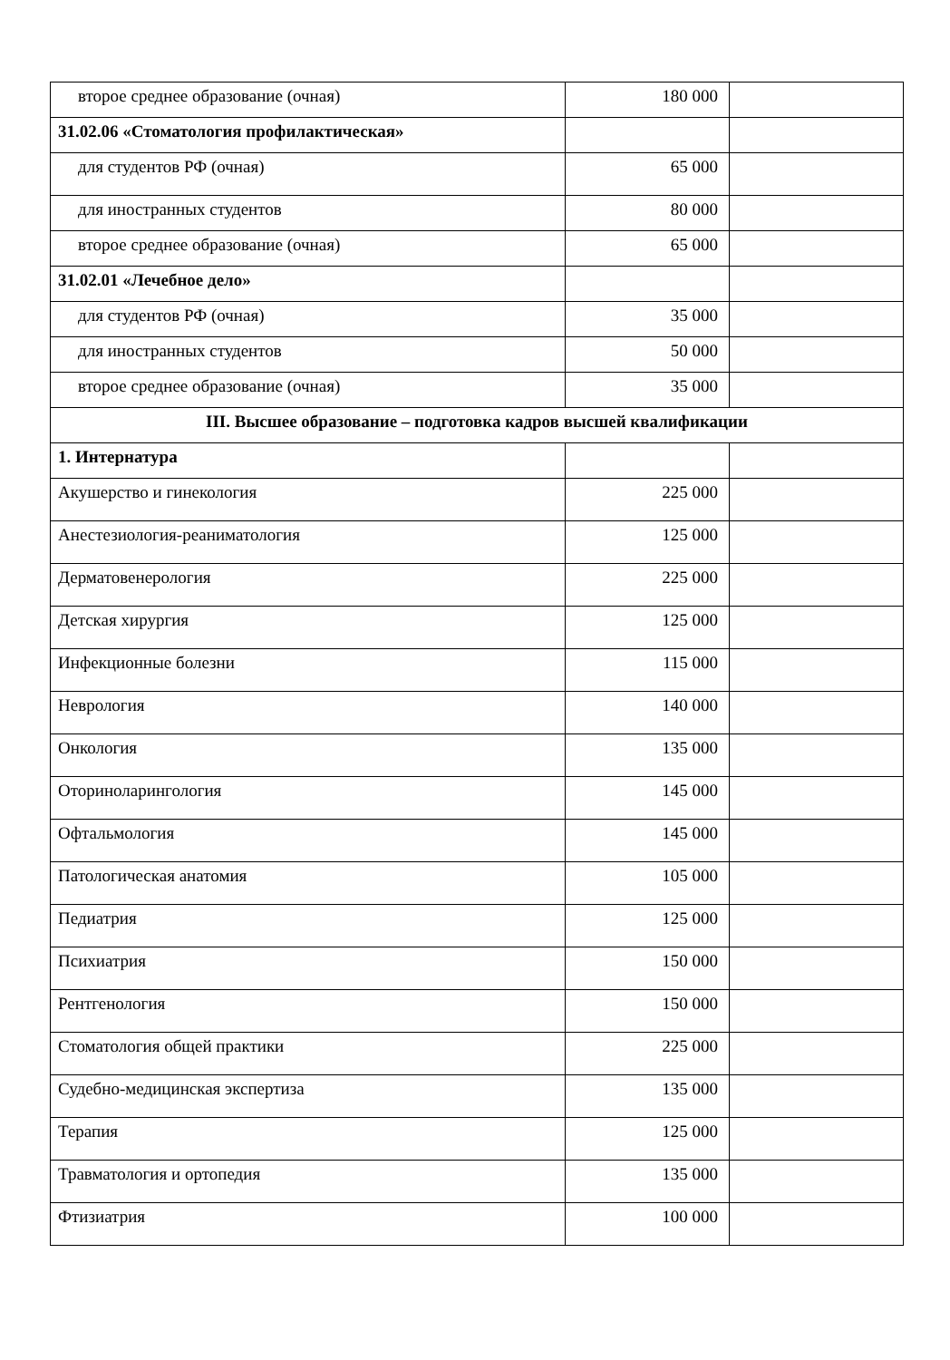| второе среднее образование (очная) | 180 000 | |
| 31.02.06 «Стоматология профилактическая» | | |
| для студентов РФ (очная) | 65 000 | |
| для иностранных студентов | 80 000 | |
| второе среднее образование (очная) | 65 000 | |
| 31.02.01 «Лечебное дело» | | |
| для студентов РФ (очная) | 35 000 | |
| для иностранных студентов | 50 000 | |
| второе среднее образование (очная) | 35 000 | |
| III. Высшее образование – подготовка кадров высшей квалификации | | |
| 1. Интернатура | | |
| Акушерство и гинекология | 225 000 | |
| Анестезиология-реаниматология | 125 000 | |
| Дерматовенерология | 225 000 | |
| Детская хирургия | 125 000 | |
| Инфекционные болезни | 115 000 | |
| Неврология | 140 000 | |
| Онкология | 135 000 | |
| Оториноларингология | 145 000 | |
| Офтальмология | 145 000 | |
| Патологическая анатомия | 105 000 | |
| Педиатрия | 125 000 | |
| Психиатрия | 150 000 | |
| Рентгенология | 150 000 | |
| Стоматология общей практики | 225 000 | |
| Судебно-медицинская экспертиза | 135 000 | |
| Терапия | 125 000 | |
| Травматология и ортопедия | 135 000 | |
| Фтизиатрия | 100 000 | |